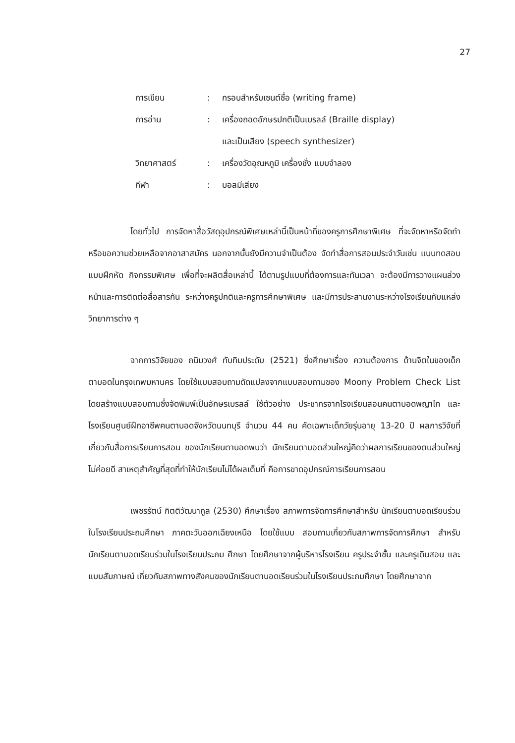27
| การเขียน | : | กรอบสำหรับเซนต์ชื่อ (writing frame) |
| การอ่าน | : | เครื่องถอดอักษรปกติเป็นเบรลล์ (Braille display) และเป็นเสียง (speech synthesizer) |
| วิทยาศาสตร์ | : | เครื่องวัดอุณหภูมิ เครื่องชั่ง แบบจำลอง |
| กีฬา | : | บอลมีเสียง |
โดยทั่วไป การจัดหาสื่อวัสดุอุปกรณ์พิเศษเหล่านี้เป็นหน้าที่ของครูการศึกษาพิเศษ ที่จะจัดหาหรือจัดทำ หรือขอความช่วยเหลือจากอาสาสมัคร นอกจากนั้นยังมีความจำเป็นต้อง จัดทำสื่อการสอนประจำวันเช่น แบบทดสอบ แบบฝึกหัด กิจกรรมพิเศษ เพื่อที่จะผลิตสื่อเหล่านี้ ได้ตามรูปแบบที่ต้องการและทันเวลา จะต้องมีการวางแผนล่วงหน้าและการติดต่อสื่อสารกัน ระหว่างครูปกติและครูการศึกษาพิเศษ และมีการประสานงานระหว่างโรงเรียนกับแหล่ง วิทยาการต่าง ๆ
จากการวิจัยของ ถนิมวงศ์ ทับทิมประดับ (2521) ซึ่งศึกษาเรื่อง ความต้องการ ด้านจิตในของเด็กตาบอดในกรุงเทพมหานคร โดยใช้แบบสอบถามดัดแปลงจากแบบสอบถามของ Moony Problem Check List โดยสร้างแบบสอบถามซึ่งจัดพิมพ์เป็นอักษรเบรลล์ ใช้ตัวอย่าง ประชากรจากโรงเรียนสอนคนตาบอดพญาไท และโรงเรียนศูนย์ฝึกอาชีพคนตาบอดจังหวัดนนทบุรี จำนวน 44 คน คัดเฉพาะเด็กวัยรุ่นอายุ 13-20 ปี ผลการวิจัยที่เกี่ยวกับสื่อการเรียนการสอน ของนักเรียนตาบอดพบว่า นักเรียนตาบอดส่วนใหญ่คิดว่าผลการเรียนของตนส่วนใหญ่ไม่ค่อยดี สาเหตุสำคัญที่สุดที่ทำให้นักเรียนไม่ได้ผลเต็มที่ คือการขาดอุปกรณ์การเรียนการสอน
เพชรรัตน์ กิตติวัฒนากูล (2530) ศึกษาเรื่อง สภาพการจัดการศึกษาสำหรับ นักเรียนตาบอดเรียนร่วมในโรงเรียนประถมศึกษา ภาคตะวันออกเฉียงเหนือ โดยใช้แบบ สอบถามเกี่ยวกับสภาพการจัดการศึกษา สำหรับนักเรียนตาบอดเรียนร่วมในโรงเรียนประถม ศึกษา โดยศึกษาจากผู้บริหารโรงเรียน ครูประจำชั้น และครูเดินสอน และแบบสัมภาษณ์ เกี่ยวกับสภาพทางสังคมของนักเรียนตาบอดเรียนร่วมในโรงเรียนประถมศึกษา โดยศึกษาจาก